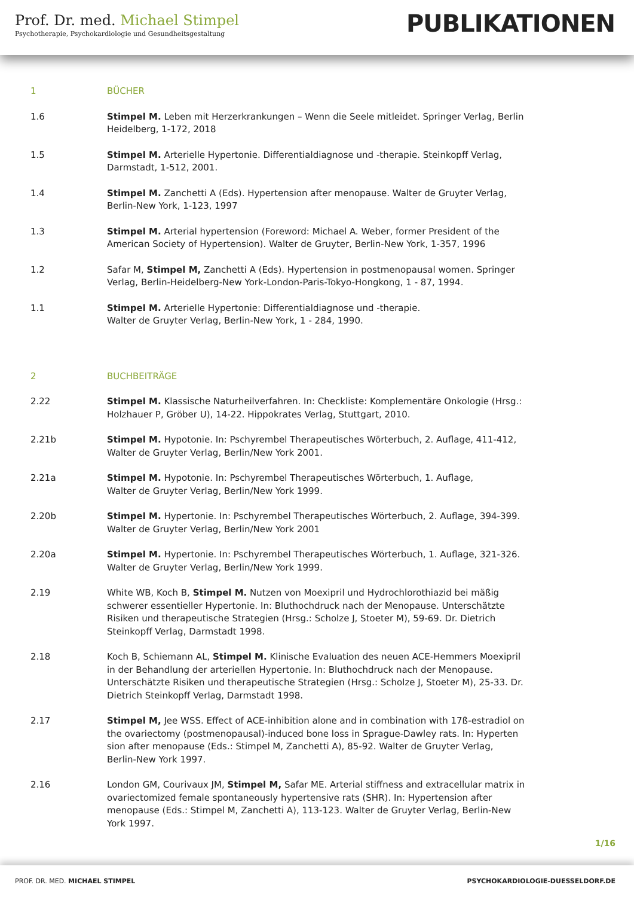Prof. Dr. med. Michael Stimpel
Psychotherapie, Psychokardiologie und Gesundheitsgestaltung
PUBLIKATIONEN
1 BÜCHER
1.6 Stimpel M. Leben mit Herzerkrankungen – Wenn die Seele mitleidet. Springer Verlag, Berlin Heidelberg, 1-172, 2018
1.5 Stimpel M. Arterielle Hypertonie. Differentialdiagnose und -therapie. Steinkopff Verlag, Darmstadt, 1-512, 2001.
1.4 Stimpel M. Zanchetti A (Eds). Hypertension after menopause. Walter de Gruyter Verlag, Berlin-New York, 1-123, 1997
1.3 Stimpel M. Arterial hypertension (Foreword: Michael A. Weber, former President of the American Society of Hypertension). Walter de Gruyter, Berlin-New York, 1-357, 1996
1.2 Safar M, Stimpel M, Zanchetti A (Eds). Hypertension in postmenopausal women. Springer Verlag, Berlin-Heidelberg-New York-London-Paris-Tokyo-Hongkong, 1 - 87, 1994.
1.1 Stimpel M. Arterielle Hypertonie: Differentialdiagnose und -therapie.
Walter de Gruyter Verlag, Berlin-New York, 1 - 284, 1990.
2 BUCHBEITRÄGE
2.22 Stimpel M. Klassische Naturheilverfahren. In: Checkliste: Komplementäre Onkologie (Hrsg.: Holzhauer P, Gröber U), 14-22. Hippokrates Verlag, Stuttgart, 2010.
2.21b Stimpel M. Hypotonie. In: Pschyrembel Therapeutisches Wörterbuch, 2. Auflage, 411-412, Walter de Gruyter Verlag, Berlin/New York 2001.
2.21a Stimpel M. Hypotonie. In: Pschyrembel Therapeutisches Wörterbuch, 1. Auflage,
Walter de Gruyter Verlag, Berlin/New York 1999.
2.20b Stimpel M. Hypertonie. In: Pschyrembel Therapeutisches Wörterbuch, 2. Auflage, 394-399. Walter de Gruyter Verlag, Berlin/New York 2001
2.20a Stimpel M. Hypertonie. In: Pschyrembel Therapeutisches Wörterbuch, 1. Auflage, 321-326. Walter de Gruyter Verlag, Berlin/New York 1999.
2.19 White WB, Koch B, Stimpel M. Nutzen von Moexipril und Hydrochlorothiazid bei mäßig schwerer essentieller Hypertonie. In: Bluthochdruck nach der Menopause. Unterschätzte Risiken und therapeutische Strategien (Hrsg.: Scholze J, Stoeter M), 59-69. Dr. Dietrich Steinkopff Verlag, Darmstadt 1998.
2.18 Koch B, Schiemann AL, Stimpel M. Klinische Evaluation des neuen ACE-Hemmers Moexipril in der Behandlung der arteriellen Hypertonie. In: Bluthochdruck nach der Menopause. Unterschätzte Risiken und therapeutische Strategien (Hrsg.: Scholze J, Stoeter M), 25-33. Dr. Dietrich Steinkopff Verlag, Darmstadt 1998.
2.17 Stimpel M, Jee WSS. Effect of ACE-inhibition alone and in combination with 17ß-estradiol on the ovariectomy (postmenopausal)-induced bone loss in Sprague-Dawley rats. In: Hyperten sion after menopause (Eds.: Stimpel M, Zanchetti A), 85-92. Walter de Gruyter Verlag, Berlin-New York 1997.
2.16 London GM, Courivaux JM, Stimpel M, Safar ME. Arterial stiffness and extracellular matrix in ovariectomized female spontaneously hypertensive rats (SHR). In: Hypertension after menopause (Eds.: Stimpel M, Zanchetti A), 113-123. Walter de Gruyter Verlag, Berlin-New York 1997.
1/16
PROF. DR. MED. MICHAEL STIMPEL PSYCHOKARDIOLOGIE-DUESSELDORF.DE